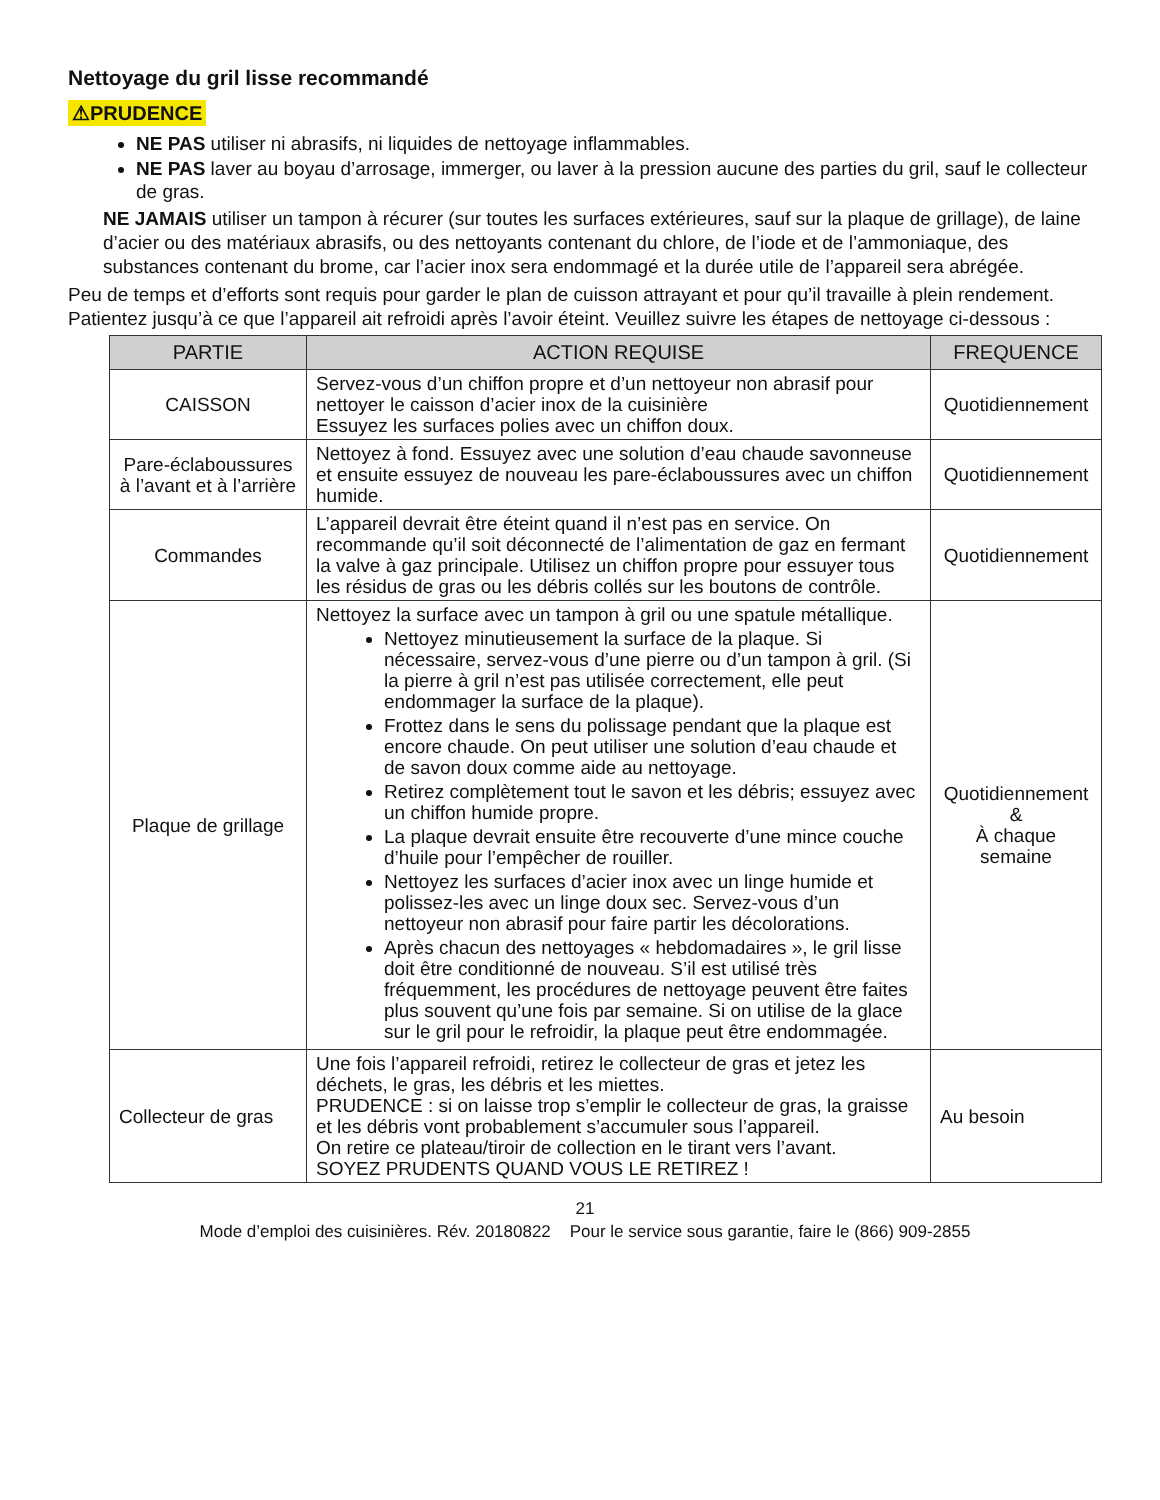Nettoyage du gril lisse recommandé
⚠PRUDENCE
NE PAS utiliser ni abrasifs, ni liquides de nettoyage inflammables.
NE PAS laver au boyau d’arrosage, immerger, ou laver à la pression aucune des parties du gril, sauf le collecteur de gras.
NE JAMAIS utiliser un tampon à récurer (sur toutes les surfaces extérieures, sauf sur la plaque de grillage), de laine d’acier ou des matériaux abrasifs, ou des nettoyants contenant du chlore, de l’iode et de l’ammoniaque, des substances contenant du brome, car l’acier inox sera endommagé et la durée utile de l’appareil sera abrégée.
Peu de temps et d’efforts sont requis pour garder le plan de cuisson attrayant et pour qu’il travaille à plein rendement. Patientez jusqu’à ce que l’appareil ait refroidi après l’avoir éteint. Veuillez suivre les étapes de nettoyage ci-dessous :
| PARTIE | ACTION REQUISE | FREQUENCE |
| --- | --- | --- |
| CAISSON | Servez-vous d’un chiffon propre et d’un nettoyeur non abrasif pour nettoyer le caisson d’acier inox de la cuisinière Essuyez les surfaces polies avec un chiffon doux. | Quotidiennement |
| Pare-éclaboussures à l’avant et à l’arrière | Nettoyez à fond. Essuyez avec une solution d’eau chaude savonneuse et ensuite essuyez de nouveau les pare-éclaboussures avec un chiffon humide. | Quotidiennement |
| Commandes | L’appareil devrait être éteint quand il n’est pas en service. On recommande qu’il soit déconnecté de l’alimentation de gaz en fermant la valve à gaz principale. Utilisez un chiffon propre pour essuyer tous les résidus de gras ou les débris collés sur les boutons de contrôle. | Quotidiennement |
| Plaque de grillage | Nettoyez la surface avec un tampon à gril ou une spatule métallique. Nettoyez minutieusement la surface de la plaque. Si nécessaire, servez-vous d’une pierre ou d’un tampon à gril. (Si la pierre à gril n’est pas utilisée correctement, elle peut endommager la surface de la plaque). Frottez dans le sens du polissage pendant que la plaque est encore chaude. On peut utiliser une solution d’eau chaude et de savon doux comme aide au nettoyage. Retirez complètement tout le savon et les débris; essuyez avec un chiffon humide propre. La plaque devrait ensuite être recouverte d’une mince couche d’huile pour l’empêcher de rouiller. Nettoyez les surfaces d’acier inox avec un linge humide et polissez-les avec un linge doux sec. Servez-vous d’un nettoyeur non abrasif pour faire partir les décolorations. Après chacun des nettoyages « hebdomadaires », le gril lisse doit être conditionné de nouveau. S’il est utilisé très fréquemment, les procédures de nettoyage peuvent être faites plus souvent qu’une fois par semaine. Si on utilise de la glace sur le gril pour le refroidir, la plaque peut être endommagée. | Quotidiennement & À chaque semaine |
| Collecteur de gras | Une fois l’appareil refroidi, retirez le collecteur de gras et jetez les déchets, le gras, les débris et les miettes. PRUDENCE : si on laisse trop s’emplir le collecteur de gras, la graisse et les débris vont probablement s’accumuler sous l’appareil. On retire ce plateau/tiroir de collection en le tirant vers l’avant. SOYEZ PRUDENTS QUAND VOUS LE RETIREZ ! | Au besoin |
21
Mode d’emploi des cuisinières. Rév. 20180822 Pour le service sous garantie, faire le (866) 909-2855